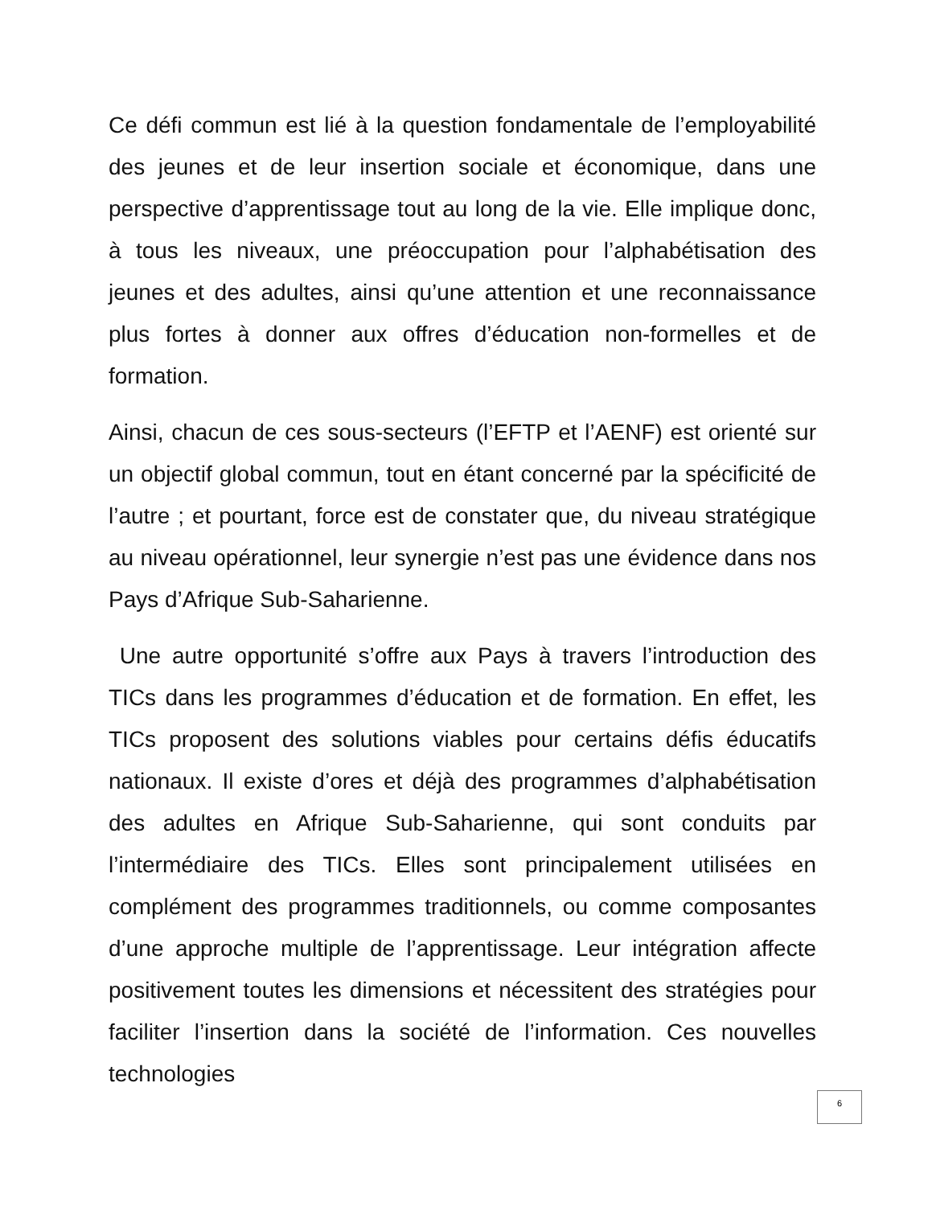Ce défi commun est lié à la question fondamentale de l’employabilité des jeunes et de leur insertion sociale et économique, dans une perspective d’apprentissage tout au long de la vie. Elle implique donc, à tous les niveaux, une préoccupation pour l’alphabétisation des jeunes et des adultes, ainsi qu’une attention et une reconnaissance plus fortes à donner aux offres d’éducation non-formelles et de formation.
Ainsi, chacun de ces sous-secteurs (l’EFTP et l’AENF) est orienté sur un objectif global commun, tout en étant concerné par la spécificité de l’autre ; et pourtant, force est de constater que, du niveau stratégique au niveau opérationnel, leur synergie n’est pas une évidence dans nos Pays d’Afrique Sub-Saharienne.
Une autre opportunité s’offre aux Pays à travers l’introduction des TICs dans les programmes d’éducation et de formation. En effet, les TICs proposent des solutions viables pour certains défis éducatifs nationaux. Il existe d’ores et déjà des programmes d’alphabétisation des adultes en Afrique Sub-Saharienne, qui sont conduits par l’intermédiaire des TICs. Elles sont principalement utilisées en complément des programmes traditionnels, ou comme composantes d’une approche multiple de l’apprentissage. Leur intégration affecte positivement toutes les dimensions et nécessitent des stratégies pour faciliter l’insertion dans la société de l’information. Ces nouvelles technologies
6